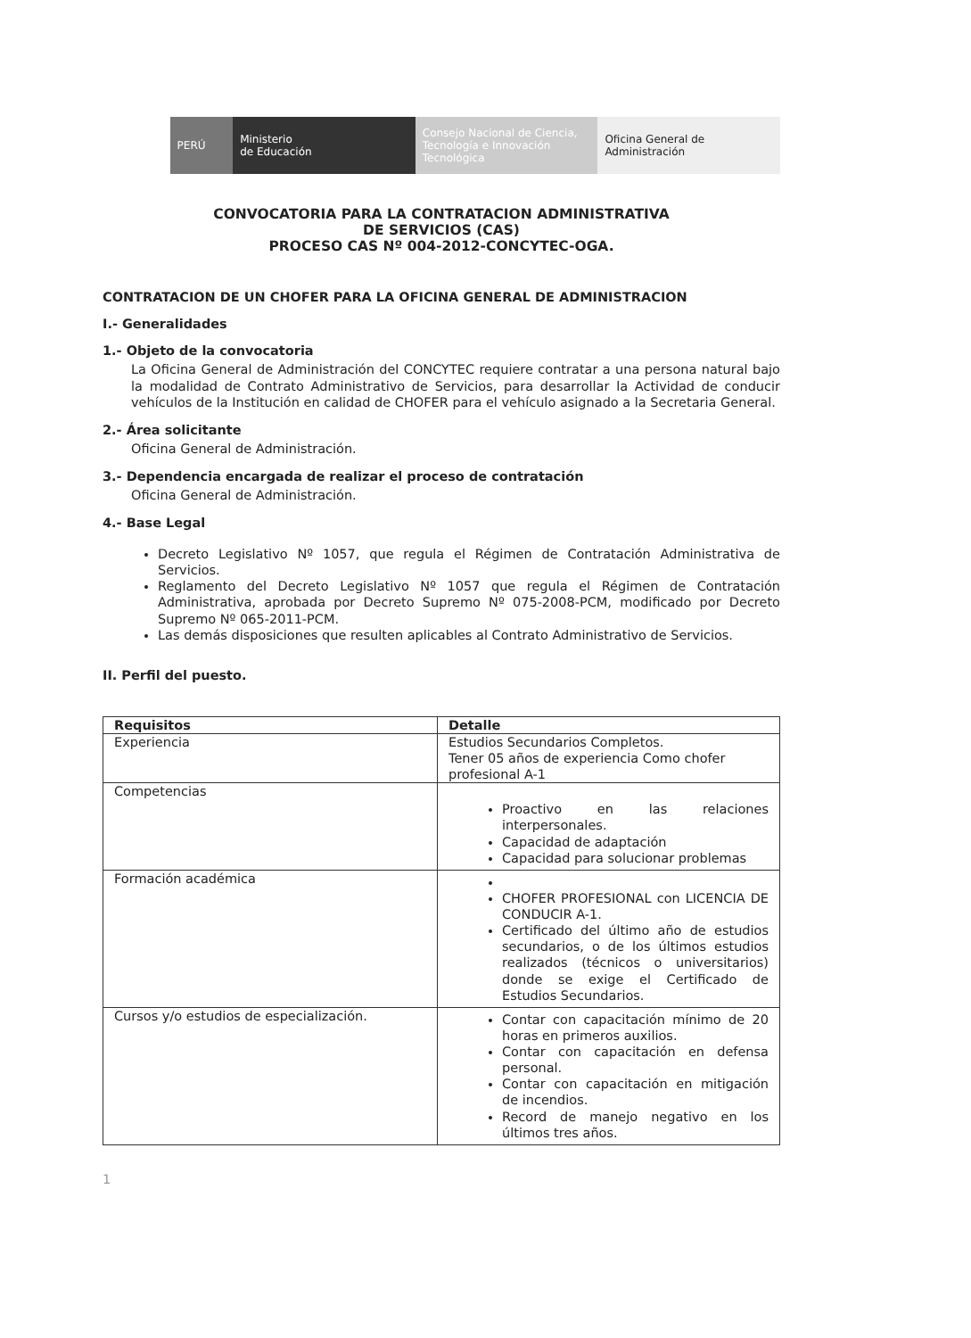PERÚ
Ministerio
de Educación
Consejo Nacional de Ciencia, Tecnología e Innovación Tecnológica
Oficina General de
Administración
CONVOCATORIA PARA LA CONTRATACION ADMINISTRATIVA
DE SERVICIOS (CAS)
PROCESO CAS Nº 004-2012-CONCYTEC-OGA.
CONTRATACION DE UN CHOFER PARA LA OFICINA GENERAL DE ADMINISTRACION
I.- Generalidades
1.- Objeto de la convocatoria
La Oficina General de Administración del CONCYTEC requiere contratar a una persona natural bajo la modalidad de Contrato Administrativo de Servicios, para desarrollar la Actividad de conducir vehículos de la Institución en calidad de CHOFER para el vehículo asignado a la Secretaria General.
2.- Área solicitante
Oficina General de Administración.
3.- Dependencia encargada de realizar el proceso de contratación
Oficina General de Administración.
4.- Base Legal
Decreto Legislativo Nº 1057, que regula el Régimen de Contratación Administrativa de Servicios.
Reglamento del Decreto Legislativo Nº 1057 que regula el Régimen de Contratación Administrativa, aprobada por Decreto Supremo Nº 075-2008-PCM, modificado por Decreto Supremo Nº 065-2011-PCM.
Las demás disposiciones que resulten aplicables al Contrato Administrativo de Servicios.
II. Perfil del puesto.
| Requisitos | Detalle |
| --- | --- |
| Experiencia | Estudios Secundarios Completos. Tener 05 años de experiencia Como chofer profesional A-1 |
| Competencias | Proactivo en las relaciones interpersonales. Capacidad de adaptación Capacidad para solucionar problemas |
| Formación académica | CHOFER PROFESIONAL con LICENCIA DE CONDUCIR A-1. Certificado del último año de estudios secundarios, o de los últimos estudios realizados (técnicos o universitarios) donde se exige el Certificado de Estudios Secundarios. |
| Cursos y/o estudios de especialización. | Contar con capacitación mínimo de 20 horas en primeros auxilios. Contar con capacitación en defensa personal. Contar con capacitación en mitigación de incendios. Record de manejo negativo en los últimos tres años. |
1